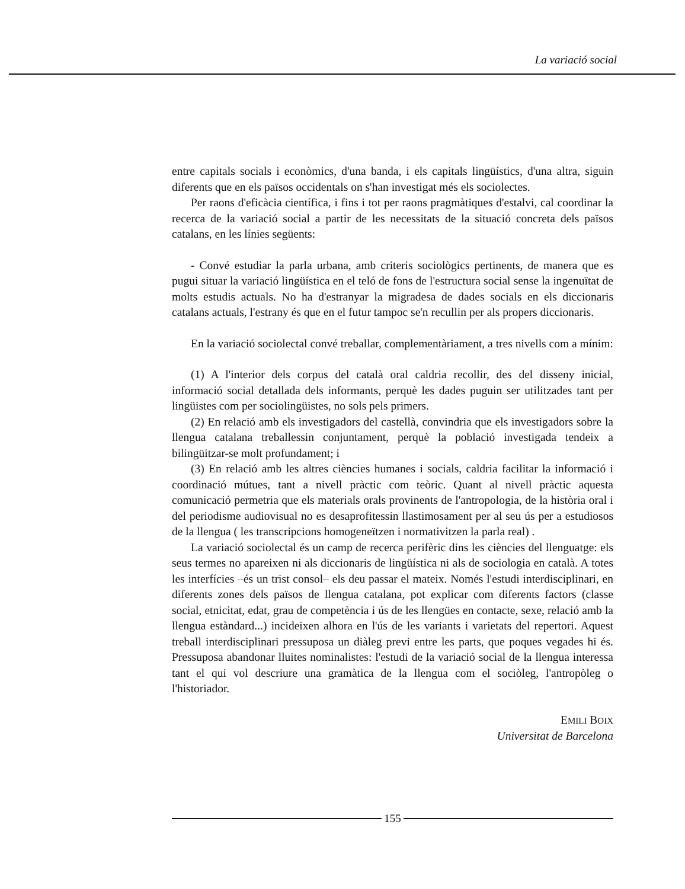La variació social
entre capitals socials i econòmics, d'una banda, i els capitals lingüístics, d'una altra, siguin diferents que en els països occidentals on s'han investigat més els sociolectes.
Per raons d'eficàcia científica, i fins i tot per raons pragmàtiques d'estalvi, cal coordinar la recerca de la variació social a partir de les necessitats de la situació concreta dels països catalans, en les línies següents:
- Convé estudiar la parla urbana, amb criteris sociològics pertinents, de manera que es pugui situar la variació lingüística en el teló de fons de l'estructura social sense la ingenuïtat de molts estudis actuals. No ha d'estranyar la migradesa de dades socials en els diccionaris catalans actuals, l'estrany és que en el futur tampoc se'n recullin per als propers diccionaris.
En la variació sociolectal convé treballar, complementàriament, a tres nivells com a mínim:
(1) A l'interior dels corpus del català oral caldria recollir, des del disseny inicial, informació social detallada dels informants, perquè les dades puguin ser utilitzades tant per lingüistes com per sociolingüistes, no sols pels primers.
(2) En relació amb els investigadors del castellà, convindria que els investigadors sobre la llengua catalana treballessin conjuntament, perquè la població investigada tendeix a bilingüitzar-se molt profundament; i
(3) En relació amb les altres ciències humanes i socials, caldria facilitar la informació i coordinació mútues, tant a nivell pràctic com teòric. Quant al nivell pràctic aquesta comunicació permetria que els materials orals provinents de l'antropologia, de la història oral i del periodisme audiovisual no es desaprofitessin llastimosament per al seu ús per a estudiosos de la llengua ( les transcripcions homogeneïtzen i normativitzen la parla real) .
La variació sociolectal és un camp de recerca perifèric dins les ciències del llenguatge: els seus termes no apareixen ni als diccionaris de lingüística ni als de sociologia en català. A totes les interfícies –és un trist consol– els deu passar el mateix. Només l'estudi interdisciplinari, en diferents zones dels països de llengua catalana, pot explicar com diferents factors (classe social, etnicitat, edat, grau de competència i ús de les llengües en contacte, sexe, relació amb la llengua estàndard...) incideixen alhora en l'ús de les variants i varietats del repertori. Aquest treball interdisciplinari pressuposa un diàleg previ entre les parts, que poques vegades hi és. Pressuposa abandonar lluites nominalistes: l'estudi de la variació social de la llengua interessa tant el qui vol descriure una gramàtica de la llengua com el sociòleg, l'antropòleg o l'historiador.
EMILI BOIX
Universitat de Barcelona
155